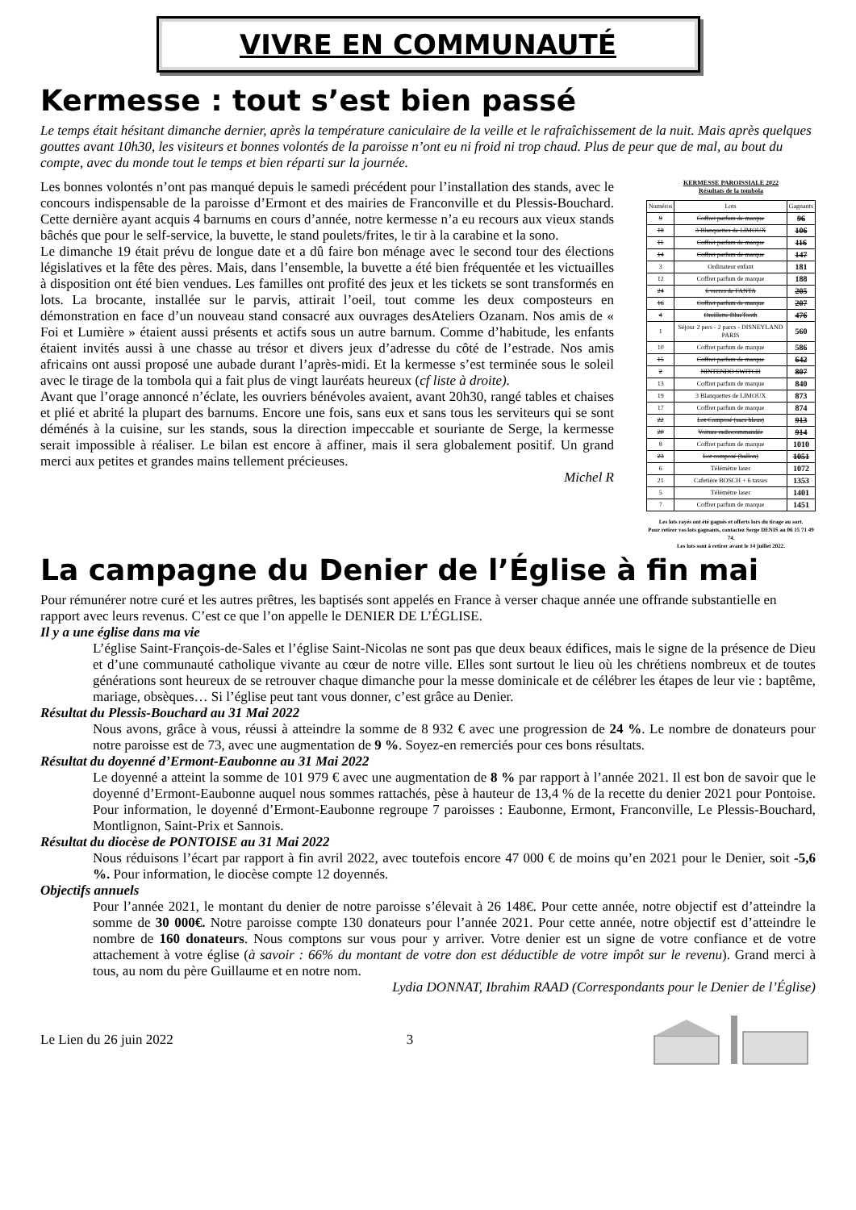VIVRE EN COMMUNAUTÉ
Kermesse : tout s’est bien passé
Le temps était hésitant dimanche dernier, après la température caniculaire de la veille et le rafraîchissement de la nuit. Mais après quelques gouttes avant 10h30, les visiteurs et bonnes volontés de la paroisse n’ont eu ni froid ni trop chaud. Plus de peur que de mal, au bout du compte, avec du monde tout le temps et bien réparti sur la journée.
Les bonnes volontés n’ont pas manqué depuis le samedi précédent pour l’installation des stands, avec le concours indispensable de la paroisse d’Ermont et des mairies de Franconville et du Plessis-Bouchard. Cette dernière ayant acquis 4 barnums en cours d’année, notre kermesse n’a eu recours aux vieux stands bâchés que pour le self-service, la buvette, le stand poulets/frites, le tir à la carabine et la sono.
Le dimanche 19 était prévu de longue date et a dû faire bon ménage avec le second tour des élections législatives et la fête des pères. Mais, dans l’ensemble, la buvette a été bien fréquentée et les victuailles à disposition ont été bien vendues. Les familles ont profité des jeux et les tickets se sont transformés en lots. La brocante, installée sur le parvis, attirait l’oeil, tout comme les deux composteurs en démonstration en face d’un nouveau stand consacré aux ouvrages desAteliers Ozanam. Nos amis de « Foi et Lumière » étaient aussi présents et actifs sous un autre barnum. Comme d’habitude, les enfants étaient invités aussi à une chasse au trésor et divers jeux d’adresse du côté de l’estrade. Nos amis africains ont aussi proposé une aubade durant l’après-midi. Et la kermesse s’est terminée sous le soleil avec le tirage de la tombola qui a fait plus de vingt lauréats heureux (cf liste à droite).
Avant que l’orage annoncé n’éclate, les ouvriers bénévoles avaient, avant 20h30, rangé tables et chaises et plié et abrité la plupart des barnums. Encore une fois, sans eux et sans tous les serviteurs qui se sont déménés à la cuisine, sur les stands, sous la direction impeccable et souriante de Serge, la kermesse serait impossible à réaliser. Le bilan est encore à affiner, mais il sera globalement positif. Un grand merci aux petites et grandes mains tellement précieuses.
Michel R
KERMESSE PAROISSIALE 2022
Résultats de la tombola
| Numéros | Lots | Gagnants |
| --- | --- | --- |
| 9 | Coffret parfum de marque | 96 |
| 18 | 3 Blanquettes de LIMOUX | 106 |
| 11 | Coffret parfum de marque | 116 |
| 14 | Coffret parfum de marque | 147 |
| 3 | Ordinateur enfant | 181 |
| 12 | Coffret parfum de marque | 188 |
| 24 | 6 verres de FANTA | 205 |
| 16 | Coffret parfum de marque | 207 |
| 4 | Oreillette BlueTooth | 476 |
| 1 | Séjour 2 pers - 2 parcs - DISNEYLAND PARIS | 560 |
| 10 | Coffret parfum de marque | 586 |
| 15 | Coffret parfum de marque | 642 |
| 2 | NINTENDO SWITCH | 807 |
| 13 | Coffret parfum de marque | 840 |
| 19 | 3 Blanquettes de LIMOUX | 873 |
| 17 | Coffret parfum de marque | 874 |
| 22 | Lot Composé (sacs bleus) | 913 |
| 20 | Voiture radiocommandée | 914 |
| 8 | Coffret parfum de marque | 1010 |
| 23 | Lot composé (ballon) | 1051 |
| 6 | Télémètre laser | 1072 |
| 21 | Cafetière BOSCH + 6 tasses | 1353 |
| 5 | Télémètre laser | 1401 |
| 7 | Coffret parfum de marque | 1451 |
Les lots rayés ont été gagnés et offerts lors du tirage au sort.
Pour retirer vos lots gagnants, contactez Serge DENIS au 06 15 71 49 74.
Les lots sont à retirer avant le 14 juillet 2022.
La campagne du Denier de l’Église à fin mai
Pour rémunérer notre curé et les autres prêtres, les baptisés sont appelés en France à verser chaque année une offrande substantielle en rapport avec leurs revenus. C’est ce que l’on appelle le DENIER DE L’ÉGLISE.
Il y a une église dans ma vie
L’église Saint-François-de-Sales et l’église Saint-Nicolas ne sont pas que deux beaux édifices, mais le signe de la présence de Dieu et d’une communauté catholique vivante au cœur de notre ville. Elles sont surtout le lieu où les chrétiens nombreux et de toutes générations sont heureux de se retrouver chaque dimanche pour la messe dominicale et de célébrer les étapes de leur vie : baptême, mariage, obsèques… Si l’église peut tant vous donner, c’est grâce au Denier.
Résultat du Plessis-Bouchard au 31 Mai 2022
Nous avons, grâce à vous, réussi à atteindre la somme de 8 932 € avec une progression de 24 %. Le nombre de donateurs pour notre paroisse est de 73, avec une augmentation de 9 %. Soyez-en remerciés pour ces bons résultats.
Résultat du doyenné d’Ermont-Eaubonne au 31 Mai 2022
Le doyenné a atteint la somme de 101 979 € avec une augmentation de 8 % par rapport à l’année 2021. Il est bon de savoir que le doyenné d’Ermont-Eaubonne auquel nous sommes rattachés, pèse à hauteur de 13,4 % de la recette du denier 2021 pour Pontoise. Pour information, le doyenné d’Ermont-Eaubonne regroupe 7 paroisses : Eaubonne, Ermont, Franconville, Le Plessis-Bouchard, Montlignon, Saint-Prix et Sannois.
Résultat du diocèse de PONTOISE au 31 Mai 2022
Nous réduisons l’écart par rapport à fin avril 2022, avec toutefois encore 47 000 € de moins qu’en 2021 pour le Denier, soit -5,6 %. Pour information, le diocèse compte 12 doyennés.
Objectifs annuels
Pour l’année 2021, le montant du denier de notre paroisse s’élevait à 26 148€. Pour cette année, notre objectif est d’atteindre la somme de 30 000€. Notre paroisse compte 130 donateurs pour l’année 2021. Pour cette année, notre objectif est d’atteindre le nombre de 160 donateurs. Nous comptons sur vous pour y arriver. Votre denier est un signe de votre confiance et de votre attachement à votre église (à savoir : 66% du montant de votre don est déductible de votre impôt sur le revenu). Grand merci à tous, au nom du père Guillaume et en notre nom.
Lydia DONNAT, Ibrahim RAAD (Correspondants pour le Denier de l’Église)
Le Lien du 26 juin 2022 3